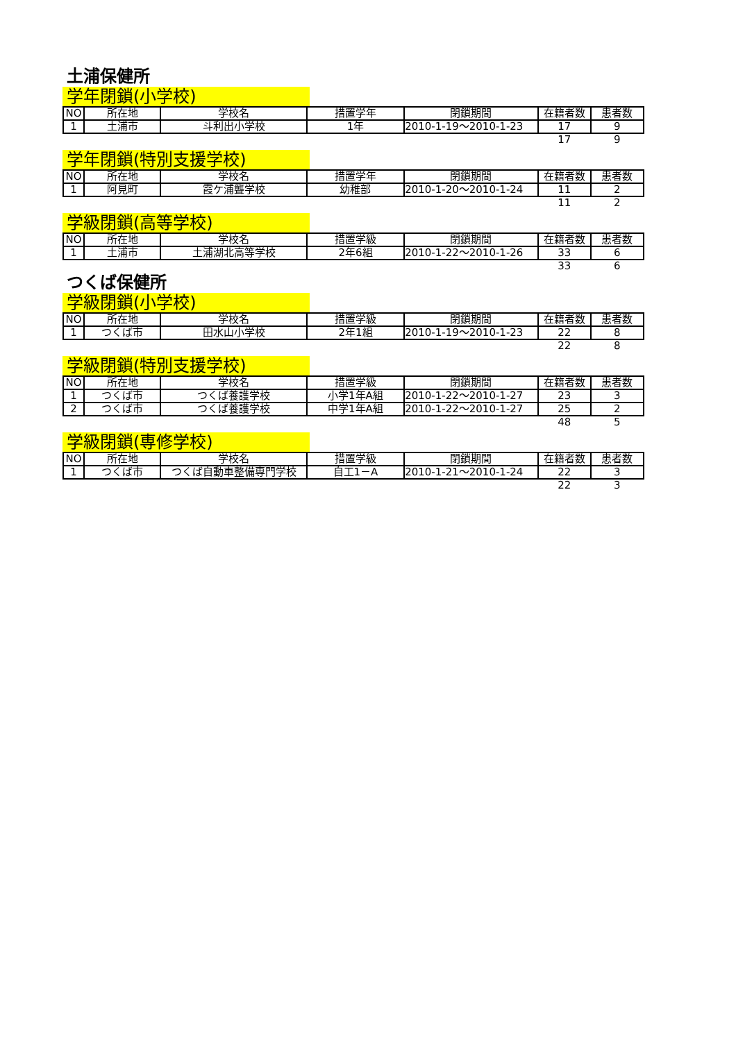土浦保健所
学年閉鎖(小学校)
| NO | 所在地 | 学校名 | 措置学年 | 閉鎖期間 | 在籍者数 | 患者数 |
| --- | --- | --- | --- | --- | --- | --- |
| 1 | 土浦市 | 斗利出小学校 | 1年 | 2010-1-19～2010-1-23 | 17 | 9 |
| | | | | | 17 | 9 |
学年閉鎖(特別支援学校)
| NO | 所在地 | 学校名 | 措置学年 | 閉鎖期間 | 在籍者数 | 患者数 |
| --- | --- | --- | --- | --- | --- | --- |
| 1 | 阿見町 | 霞ケ浦聾学校 | 幼稚部 | 2010-1-20～2010-1-24 | 11 | 2 |
| | | | | | 11 | 2 |
学級閉鎖(高等学校)
| NO | 所在地 | 学校名 | 措置学級 | 閉鎖期間 | 在籍者数 | 患者数 |
| --- | --- | --- | --- | --- | --- | --- |
| 1 | 土浦市 | 土浦湖北高等学校 | 2年6組 | 2010-1-22～2010-1-26 | 33 | 6 |
| | | | | | 33 | 6 |
つくば保健所
学級閉鎖(小学校)
| NO | 所在地 | 学校名 | 措置学級 | 閉鎖期間 | 在籍者数 | 患者数 |
| --- | --- | --- | --- | --- | --- | --- |
| 1 | つくば市 | 田水山小学校 | 2年1組 | 2010-1-19～2010-1-23 | 22 | 8 |
| | | | | | 22 | 8 |
学級閉鎖(特別支援学校)
| NO | 所在地 | 学校名 | 措置学級 | 閉鎖期間 | 在籍者数 | 患者数 |
| --- | --- | --- | --- | --- | --- | --- |
| 1 | つくば市 | つくば養護学校 | 小学1年A組 | 2010-1-22～2010-1-27 | 23 | 3 |
| 2 | つくば市 | つくば養護学校 | 中学1年A組 | 2010-1-22～2010-1-27 | 25 | 2 |
| | | | | | 48 | 5 |
学級閉鎖(専修学校)
| NO | 所在地 | 学校名 | 措置学級 | 閉鎖期間 | 在籍者数 | 患者数 |
| --- | --- | --- | --- | --- | --- | --- |
| 1 | つくば市 | つくば自動車整備専門学校 | 自工1－A | 2010-1-21～2010-1-24 | 22 | 3 |
| | | | | | 22 | 3 |